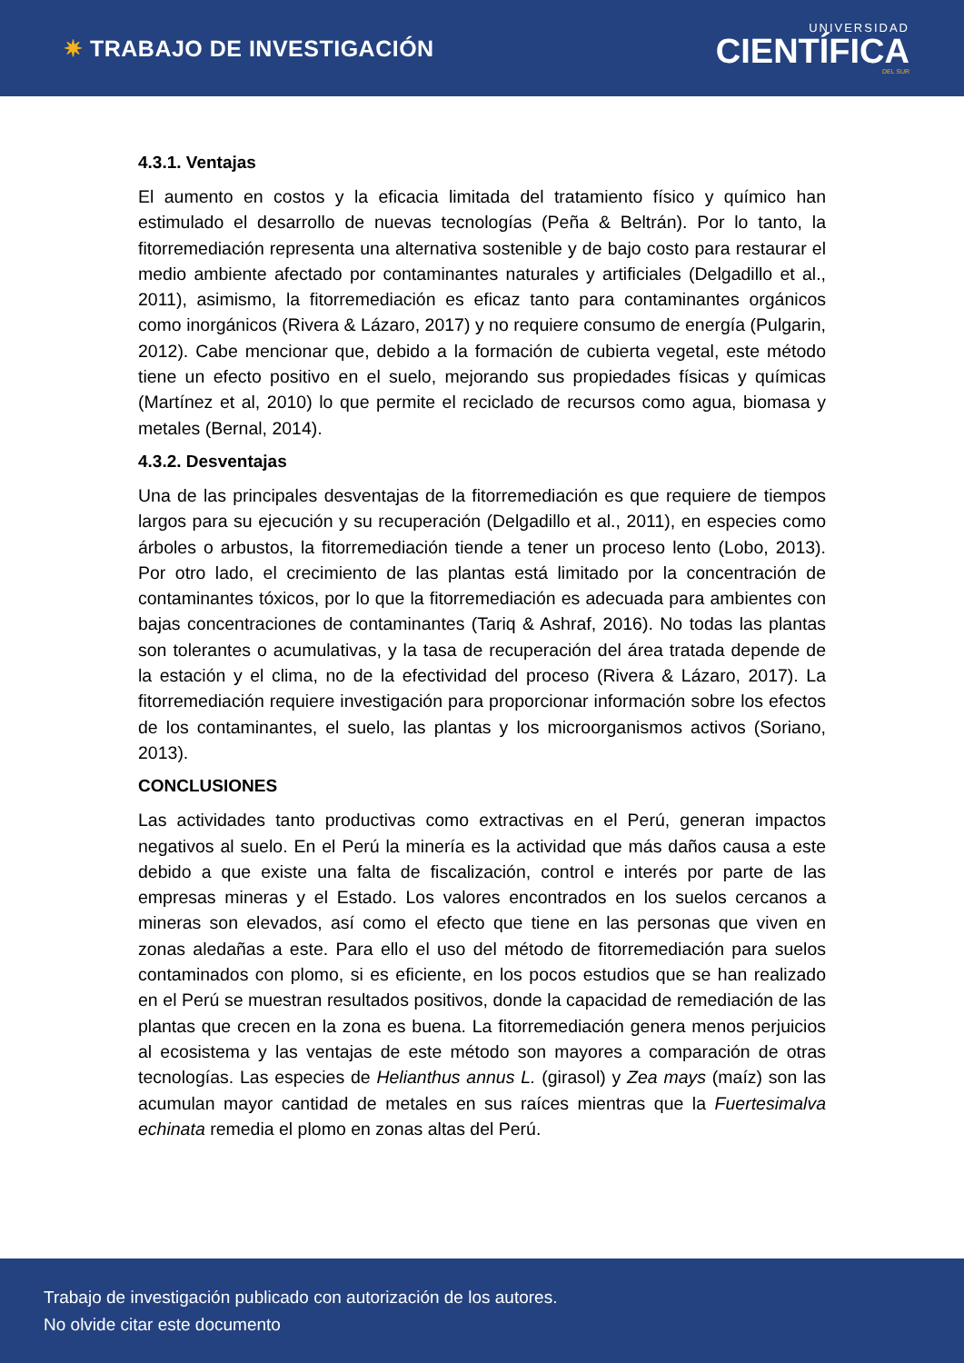✷ TRABAJO DE INVESTIGACIÓN
UNIVERSIDAD
CIENTÍFICA
DEL SUR
4.3.1. Ventajas
El aumento en costos y la eficacia limitada del tratamiento físico y químico han estimulado el desarrollo de nuevas tecnologías (Peña & Beltrán). Por lo tanto, la fitorremediación representa una alternativa sostenible y de bajo costo para restaurar el medio ambiente afectado por contaminantes naturales y artificiales (Delgadillo et al., 2011), asimismo, la fitorremediación es eficaz tanto para contaminantes orgánicos como inorgánicos (Rivera & Lázaro, 2017) y no requiere consumo de energía (Pulgarin, 2012). Cabe mencionar que, debido a la formación de cubierta vegetal, este método tiene un efecto positivo en el suelo, mejorando sus propiedades físicas y químicas (Martínez et al, 2010) lo que permite el reciclado de recursos como agua, biomasa y metales (Bernal, 2014).
4.3.2. Desventajas
Una de las principales desventajas de la fitorremediación es que requiere de tiempos largos para su ejecución y su recuperación (Delgadillo et al., 2011), en especies como árboles o arbustos, la fitorremediación tiende a tener un proceso lento (Lobo, 2013). Por otro lado, el crecimiento de las plantas está limitado por la concentración de contaminantes tóxicos, por lo que la fitorremediación es adecuada para ambientes con bajas concentraciones de contaminantes (Tariq & Ashraf, 2016). No todas las plantas son tolerantes o acumulativas, y la tasa de recuperación del área tratada depende de la estación y el clima, no de la efectividad del proceso (Rivera & Lázaro, 2017). La fitorremediación requiere investigación para proporcionar información sobre los efectos de los contaminantes, el suelo, las plantas y los microorganismos activos (Soriano, 2013).
CONCLUSIONES
Las actividades tanto productivas como extractivas en el Perú, generan impactos negativos al suelo. En el Perú la minería es la actividad que más daños causa a este debido a que existe una falta de fiscalización, control e interés por parte de las empresas mineras y el Estado. Los valores encontrados en los suelos cercanos a mineras son elevados, así como el efecto que tiene en las personas que viven en zonas aledañas a este. Para ello el uso del método de fitorremediación para suelos contaminados con plomo, si es eficiente, en los pocos estudios que se han realizado en el Perú se muestran resultados positivos, donde la capacidad de remediación de las plantas que crecen en la zona es buena. La fitorremediación genera menos perjuicios al ecosistema y las ventajas de este método son mayores a comparación de otras tecnologías. Las especies de Helianthus annus L. (girasol) y Zea mays (maíz) son las acumulan mayor cantidad de metales en sus raíces mientras que la Fuertesimalva echinata remedia el plomo en zonas altas del Perú.
Trabajo de investigación publicado con autorización de los autores.
No olvide citar este documento